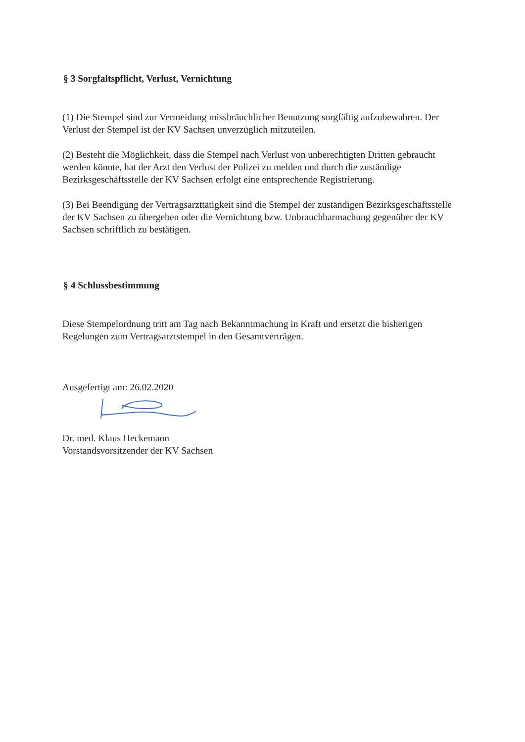§ 3 Sorgfaltspflicht, Verlust, Vernichtung
(1) Die Stempel sind zur Vermeidung missbräuchlicher Benutzung sorgfältig aufzubewahren. Der Verlust der Stempel ist der KV Sachsen unverzüglich mitzuteilen.
(2) Besteht die Möglichkeit, dass die Stempel nach Verlust von unberechtigten Dritten gebraucht werden könnte, hat der Arzt den Verlust der Polizei zu melden und durch die zuständige Bezirksgeschäftsstelle der KV Sachsen erfolgt eine entsprechende Registrierung.
(3) Bei Beendigung der Vertragsarzttätigkeit sind die Stempel der zuständigen Bezirksgeschäftsstelle der KV Sachsen zu übergeben oder die Vernichtung bzw. Unbrauchbarmachung gegenüber der KV Sachsen schriftlich zu bestätigen.
§ 4 Schlussbestimmung
Diese Stempelordnung tritt am Tag nach Bekanntmachung in Kraft und ersetzt die bisherigen Regelungen zum Vertragsarztstempel in den Gesamtverträgen.
Ausgefertigt am: 26.02.2020
Dr. med. Klaus Heckemann
Vorstandsvorsitzender der KV Sachsen